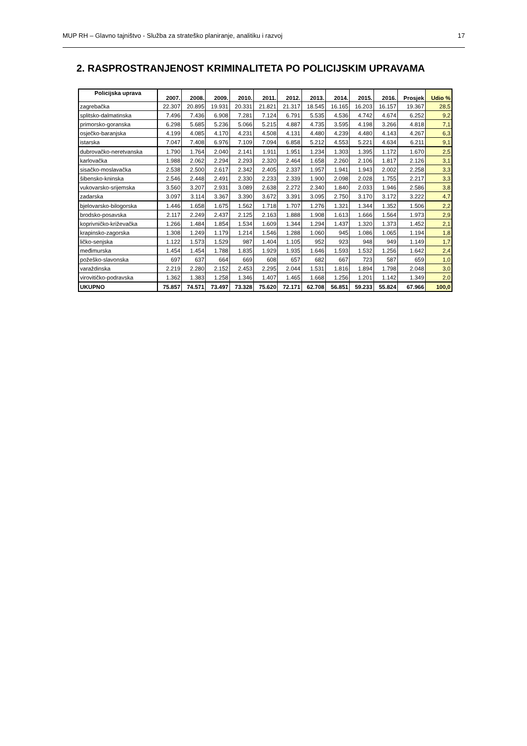MUP RH – Glavno tajništvo - Služba za strateško planiranje, analitiku i razvoj 17
2. RASPROSTRANJENOST KRIMINALITETA PO POLICIJSKIM UPRAVAMA
| Policijska uprava | 2007. | 2008. | 2009. | 2010. | 2011. | 2012. | 2013. | 2014. | 2015. | 2016. | Prosjek | Udio % |
| --- | --- | --- | --- | --- | --- | --- | --- | --- | --- | --- | --- | --- |
| zagrebačka | 22.307 | 20.895 | 19.931 | 20.331 | 21.821 | 21.317 | 18.545 | 16.165 | 16.203 | 16.157 | 19.367 | 28,5 |
| splitsko-dalmatinska | 7.496 | 7.436 | 6.908 | 7.281 | 7.124 | 6.791 | 5.535 | 4.536 | 4.742 | 4.674 | 6.252 | 9,2 |
| primorsko-goranska | 6.298 | 5.685 | 5.236 | 5.066 | 5.215 | 4.887 | 4.735 | 3.595 | 4.198 | 3.266 | 4.818 | 7,1 |
| osječko-baranjska | 4.199 | 4.085 | 4.170 | 4.231 | 4.508 | 4.131 | 4.480 | 4.239 | 4.480 | 4.143 | 4.267 | 6,3 |
| istarska | 7.047 | 7.408 | 6.976 | 7.109 | 7.094 | 6.858 | 5.212 | 4.553 | 5.221 | 4.634 | 6.211 | 9,1 |
| dubrovačko-neretvanska | 1.790 | 1.764 | 2.040 | 2.141 | 1.911 | 1.951 | 1.234 | 1.303 | 1.395 | 1.172 | 1.670 | 2,5 |
| karlovačka | 1.988 | 2.062 | 2.294 | 2.293 | 2.320 | 2.464 | 1.658 | 2.260 | 2.106 | 1.817 | 2.126 | 3,1 |
| sisačko-moslavačka | 2.538 | 2.500 | 2.617 | 2.342 | 2.405 | 2.337 | 1.957 | 1.941 | 1.943 | 2.002 | 2.258 | 3,3 |
| šibensko-kninska | 2.546 | 2.448 | 2.491 | 2.330 | 2.233 | 2.339 | 1.900 | 2.098 | 2.028 | 1.755 | 2.217 | 3,3 |
| vukovarsko-srijemska | 3.560 | 3.207 | 2.931 | 3.089 | 2.638 | 2.272 | 2.340 | 1.840 | 2.033 | 1.946 | 2.586 | 3,8 |
| zadarska | 3.097 | 3.114 | 3.367 | 3.390 | 3.672 | 3.391 | 3.095 | 2.750 | 3.170 | 3.172 | 3.222 | 4,7 |
| bjelovarsko-bilogorska | 1.446 | 1.658 | 1.675 | 1.562 | 1.718 | 1.707 | 1.276 | 1.321 | 1.344 | 1.352 | 1.506 | 2,2 |
| brodsko-posavska | 2.117 | 2.249 | 2.437 | 2.125 | 2.163 | 1.888 | 1.908 | 1.613 | 1.666 | 1.564 | 1.973 | 2,9 |
| koprivničko-križevačka | 1.266 | 1.484 | 1.854 | 1.534 | 1.609 | 1.344 | 1.294 | 1.437 | 1.320 | 1.373 | 1.452 | 2,1 |
| krapinsko-zagorska | 1.308 | 1.249 | 1.179 | 1.214 | 1.546 | 1.288 | 1.060 | 945 | 1.086 | 1.065 | 1.194 | 1,8 |
| ličko-senjska | 1.122 | 1.573 | 1.529 | 987 | 1.404 | 1.105 | 952 | 923 | 948 | 949 | 1.149 | 1,7 |
| međimurska | 1.454 | 1.454 | 1.788 | 1.835 | 1.929 | 1.935 | 1.646 | 1.593 | 1.532 | 1.256 | 1.642 | 2,4 |
| požeško-slavonska | 697 | 637 | 664 | 669 | 608 | 657 | 682 | 667 | 723 | 587 | 659 | 1,0 |
| varaždinska | 2.219 | 2.280 | 2.152 | 2.453 | 2.295 | 2.044 | 1.531 | 1.816 | 1.894 | 1.798 | 2.048 | 3,0 |
| virovitičko-podravska | 1.362 | 1.383 | 1.258 | 1.346 | 1.407 | 1.465 | 1.668 | 1.256 | 1.201 | 1.142 | 1.349 | 2,0 |
| UKUPNO | 75.857 | 74.571 | 73.497 | 73.328 | 75.620 | 72.171 | 62.708 | 56.851 | 59.233 | 55.824 | 67.966 | 100,0 |